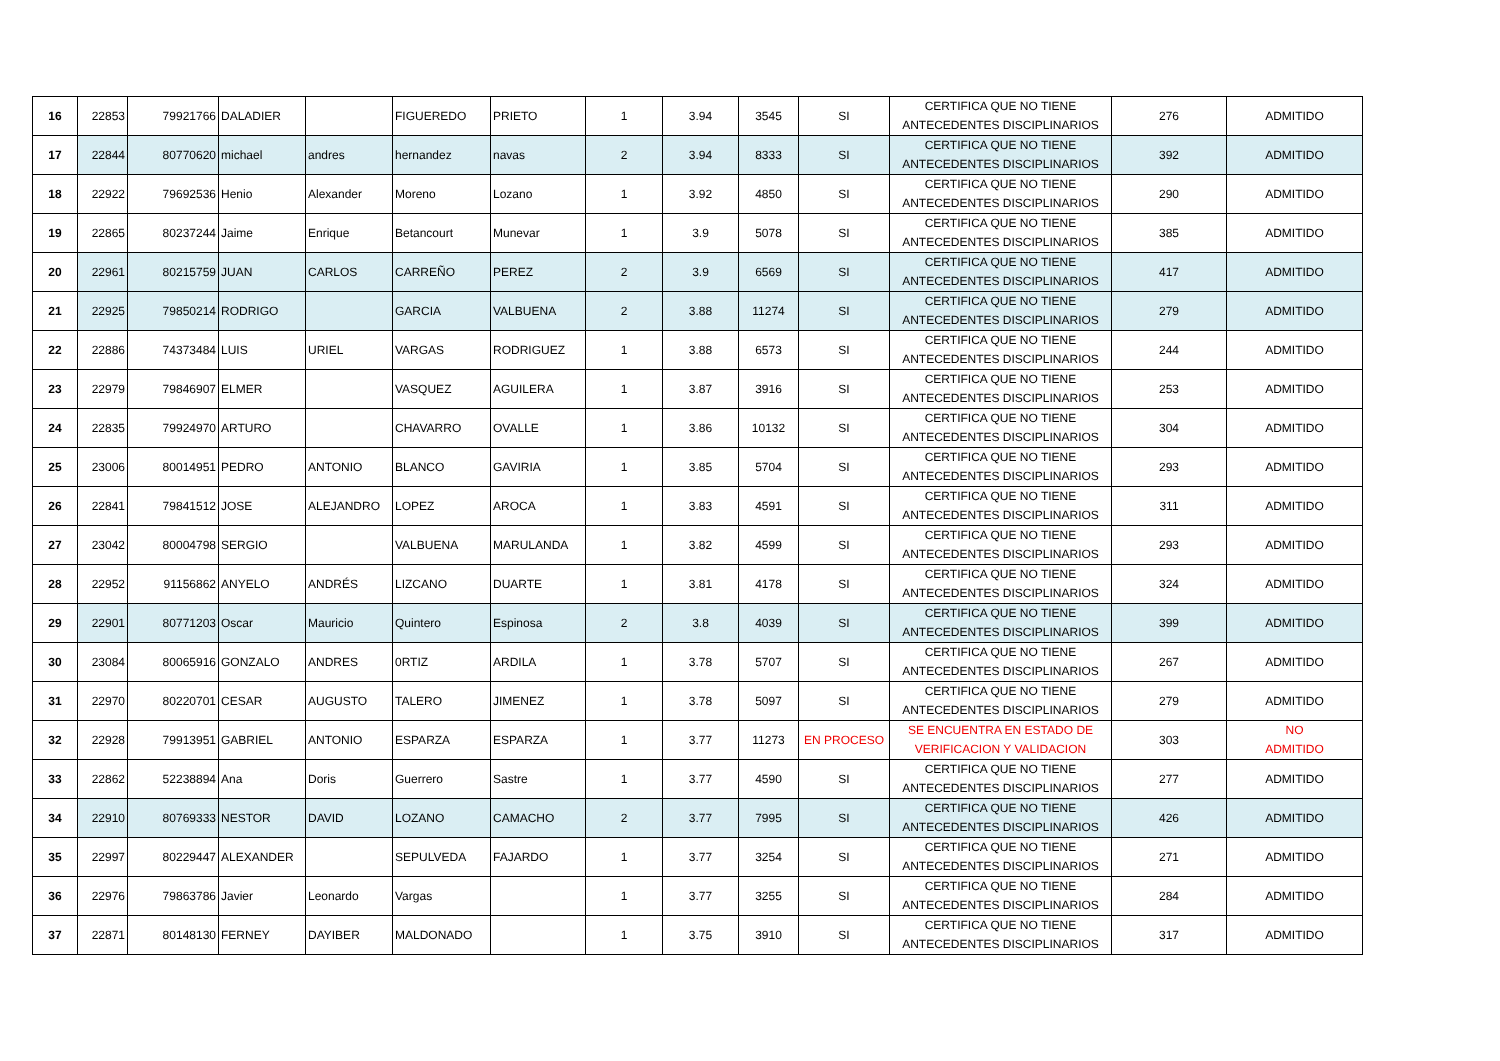| 16 | 22853 | 79921766 | DALADIER | | FIGUEREDO | PRIETO | 1 | 3.94 | 3545 | SI | CERTIFICA QUE NO TIENE ANTECEDENTES DISCIPLINARIOS | 276 | ADMITIDO |
| 17 | 22844 | 80770620 | michael | andres | hernandez | navas | 2 | 3.94 | 8333 | SI | CERTIFICA QUE NO TIENE ANTECEDENTES DISCIPLINARIOS | 392 | ADMITIDO |
| 18 | 22922 | 79692536 | Henio | Alexander | Moreno | Lozano | 1 | 3.92 | 4850 | SI | CERTIFICA QUE NO TIENE ANTECEDENTES DISCIPLINARIOS | 290 | ADMITIDO |
| 19 | 22865 | 80237244 | Jaime | Enrique | Betancourt | Munevar | 1 | 3.9 | 5078 | SI | CERTIFICA QUE NO TIENE ANTECEDENTES DISCIPLINARIOS | 385 | ADMITIDO |
| 20 | 22961 | 80215759 | JUAN | CARLOS | CARREÑO | PEREZ | 2 | 3.9 | 6569 | SI | CERTIFICA QUE NO TIENE ANTECEDENTES DISCIPLINARIOS | 417 | ADMITIDO |
| 21 | 22925 | 79850214 | RODRIGO | | GARCIA | VALBUENA | 2 | 3.88 | 11274 | SI | CERTIFICA QUE NO TIENE ANTECEDENTES DISCIPLINARIOS | 279 | ADMITIDO |
| 22 | 22886 | 74373484 | LUIS | URIEL | VARGAS | RODRIGUEZ | 1 | 3.88 | 6573 | SI | CERTIFICA QUE NO TIENE ANTECEDENTES DISCIPLINARIOS | 244 | ADMITIDO |
| 23 | 22979 | 79846907 | ELMER | | VASQUEZ | AGUILERA | 1 | 3.87 | 3916 | SI | CERTIFICA QUE NO TIENE ANTECEDENTES DISCIPLINARIOS | 253 | ADMITIDO |
| 24 | 22835 | 79924970 | ARTURO | | CHAVARRO | OVALLE | 1 | 3.86 | 10132 | SI | CERTIFICA QUE NO TIENE ANTECEDENTES DISCIPLINARIOS | 304 | ADMITIDO |
| 25 | 23006 | 80014951 | PEDRO | ANTONIO | BLANCO | GAVIRIA | 1 | 3.85 | 5704 | SI | CERTIFICA QUE NO TIENE ANTECEDENTES DISCIPLINARIOS | 293 | ADMITIDO |
| 26 | 22841 | 79841512 | JOSE | ALEJANDRO | LOPEZ | AROCA | 1 | 3.83 | 4591 | SI | CERTIFICA QUE NO TIENE ANTECEDENTES DISCIPLINARIOS | 311 | ADMITIDO |
| 27 | 23042 | 80004798 | SERGIO | | VALBUENA | MARULANDA | 1 | 3.82 | 4599 | SI | CERTIFICA QUE NO TIENE ANTECEDENTES DISCIPLINARIOS | 293 | ADMITIDO |
| 28 | 22952 | 91156862 | ANYELO | ANDRÉS | LIZCANO | DUARTE | 1 | 3.81 | 4178 | SI | CERTIFICA QUE NO TIENE ANTECEDENTES DISCIPLINARIOS | 324 | ADMITIDO |
| 29 | 22901 | 80771203 | Oscar | Mauricio | Quintero | Espinosa | 2 | 3.8 | 4039 | SI | CERTIFICA QUE NO TIENE ANTECEDENTES DISCIPLINARIOS | 399 | ADMITIDO |
| 30 | 23084 | 80065916 | GONZALO | ANDRES | 0RTIZ | ARDILA | 1 | 3.78 | 5707 | SI | CERTIFICA QUE NO TIENE ANTECEDENTES DISCIPLINARIOS | 267 | ADMITIDO |
| 31 | 22970 | 80220701 | CESAR | AUGUSTO | TALERO | JIMENEZ | 1 | 3.78 | 5097 | SI | CERTIFICA QUE NO TIENE ANTECEDENTES DISCIPLINARIOS | 279 | ADMITIDO |
| 32 | 22928 | 79913951 | GABRIEL | ANTONIO | ESPARZA | ESPARZA | 1 | 3.77 | 11273 | EN PROCESO | SE ENCUENTRA EN ESTADO DE VERIFICACION Y VALIDACION | 303 | NO ADMITIDO |
| 33 | 22862 | 52238894 | Ana | Doris | Guerrero | Sastre | 1 | 3.77 | 4590 | SI | CERTIFICA QUE NO TIENE ANTECEDENTES DISCIPLINARIOS | 277 | ADMITIDO |
| 34 | 22910 | 80769333 | NESTOR | DAVID | LOZANO | CAMACHO | 2 | 3.77 | 7995 | SI | CERTIFICA QUE NO TIENE ANTECEDENTES DISCIPLINARIOS | 426 | ADMITIDO |
| 35 | 22997 | 80229447 | ALEXANDER | | SEPULVEDA | FAJARDO | 1 | 3.77 | 3254 | SI | CERTIFICA QUE NO TIENE ANTECEDENTES DISCIPLINARIOS | 271 | ADMITIDO |
| 36 | 22976 | 79863786 | Javier | Leonardo | Vargas | | 1 | 3.77 | 3255 | SI | CERTIFICA QUE NO TIENE ANTECEDENTES DISCIPLINARIOS | 284 | ADMITIDO |
| 37 | 22871 | 80148130 | FERNEY | DAYIBER | MALDONADO | | 1 | 3.75 | 3910 | SI | CERTIFICA QUE NO TIENE ANTECEDENTES DISCIPLINARIOS | 317 | ADMITIDO |